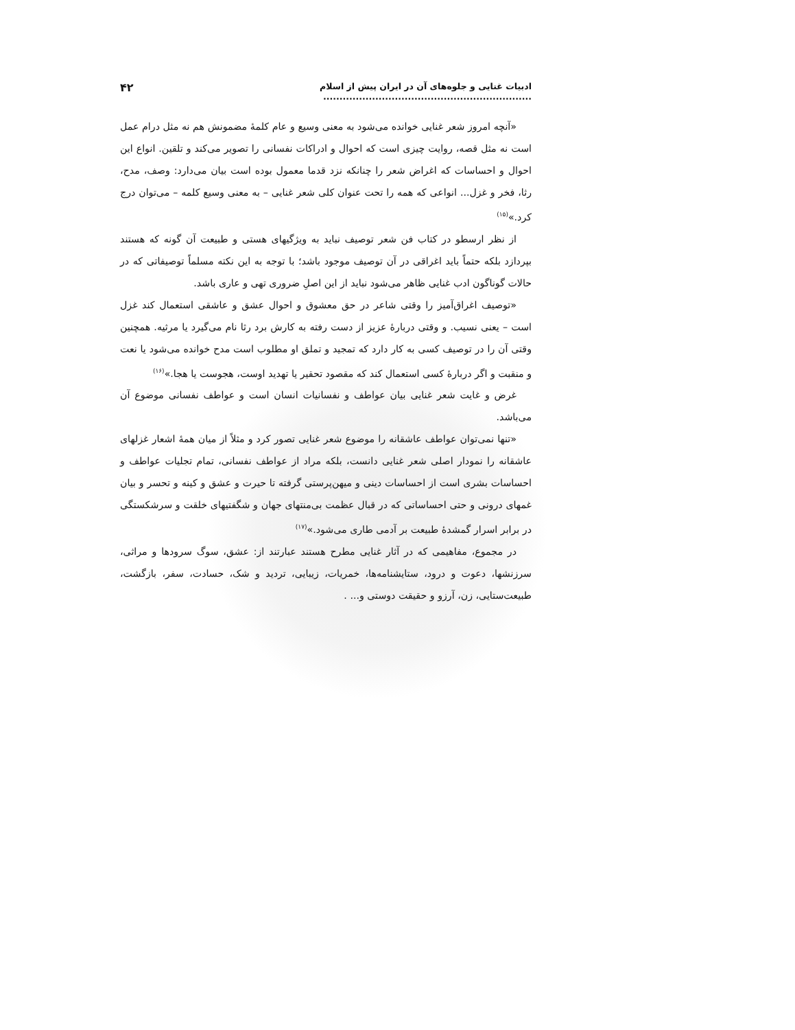ادبیات غنایی و جلوه‌های آن در ایران پیش از اسلام ................................................................ ۴۲
«آنچه امروز شعر غنایی خوانده می‌شود به معنی وسیع و عام کلمهٔ مضمونش هم نه مثل درام عمل است نه مثل قصه، روایت چیزی است که احوال و ادراکات نفسانی را تصویر می‌کند و تلقین. انواع این احوال و احساسات که اغراض شعر را چنانکه نزد قدما معمول بوده است بیان می‌دارد: وصف، مدح، رثا، فخر و غزل... انواعی که همه را تحت عنوان کلی شعر غنایی – به معنی وسیع کلمه – می‌توان درج کرد.»<sup>(۱۵)</sup>
از نظر ارسطو در کتاب فن شعر توصیف نباید به ویژگیهای هستی و طبیعت آن گونه که هستند بپردازد بلکه حتماً باید اغراقی در آن توصیف موجود باشد؛ با توجه به این نکته مسلماً توصیفاتی که در حالات گوناگون ادب غنایی ظاهر می‌شود نباید از این اصلِ ضروری تهی و عاری باشد.
«توصیف اغراق‌آمیز را وقتی شاعر در حق معشوق و احوال عشق و عاشقی استعمال کند غزل است – یعنی نسیب. و وقتی دربارهٔ عزیز از دست رفته به کارش برد رثا نام می‌گیرد یا مرثیه. همچنین وقتی آن را در توصیف کسی به کار دارد که تمجید و تملق او مطلوب است مدح خوانده می‌شود یا نعت و منقبت و اگر دربارهٔ کسی استعمال کند که مقصود تحقیر یا تهدید اوست، هجوست یا هجا.»<sup>(۱۶)</sup>
غرض و غایت شعر غنایی بیان عواطف و نفسانیات انسان است و عواطف نفسانی موضوع آن می‌باشد.
«تنها نمی‌توان عواطف عاشقانه را موضوع شعر غنایی تصور کرد و مثلاً از میان همهٔ اشعار غزلهای عاشقانه را نمودار اصلی شعر غنایی دانست، بلکه مراد از عواطف نفسانی، تمام تجلیات عواطف و احساسات بشری است از احساسات دینی و میهن‌پرستی گرفته تا حیرت و عشق و کینه و تحسر و بیان غمهای درونی و حتی احساساتی که در قبال عظمت بی‌منتهای جهان و شگفتیهای خلقت و سرشکستگی در برابر اسرار گمشدهٔ طبیعت بر آدمی طاری می‌شود.»<sup>(۱۷)</sup>
در مجموع، مفاهیمی که در آثار غنایی مطرح هستند عبارتند از: عشق، سوگ سرودها و مراثی، سرزنشها، دعوت و درود، ستایشنامه‌ها، خمریات، زیبایی، تردید و شک، حسادت، سفر، بازگشت، طبیعت‌ستایی، زن، آرزو و حقیقت دوستی و... .